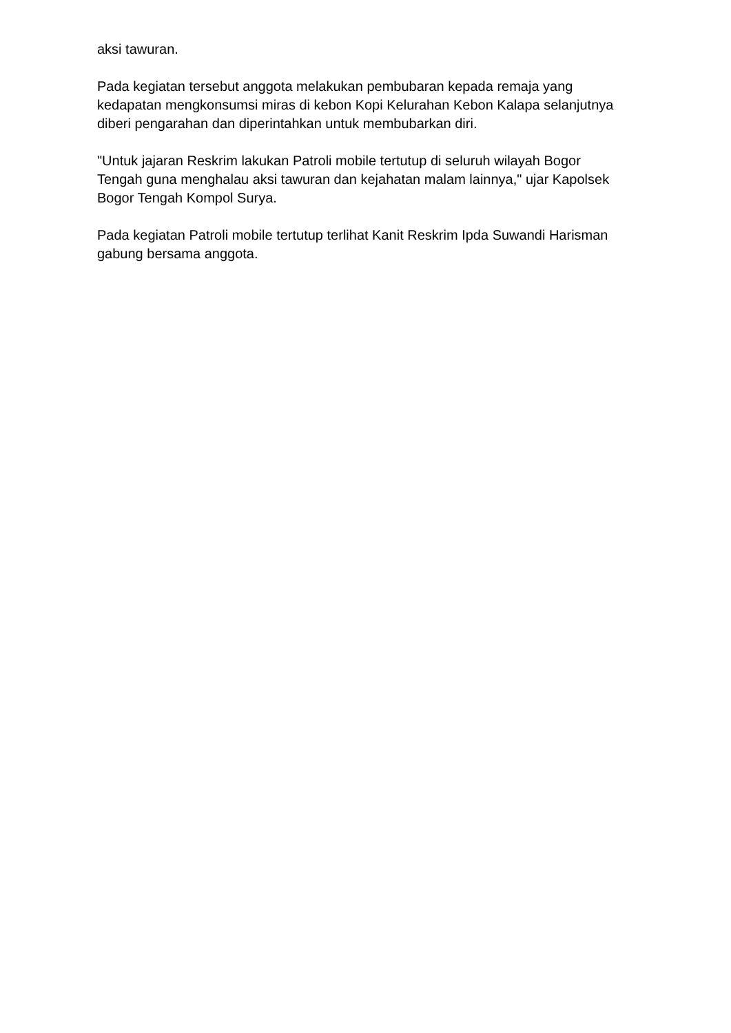aksi tawuran.
Pada kegiatan tersebut anggota melakukan pembubaran kepada remaja yang kedapatan mengkonsumsi miras di kebon Kopi Kelurahan Kebon Kalapa selanjutnya diberi pengarahan dan diperintahkan untuk membubarkan diri.
"Untuk jajaran Reskrim lakukan Patroli mobile tertutup di seluruh wilayah Bogor Tengah guna menghalau aksi tawuran dan kejahatan malam lainnya," ujar Kapolsek Bogor Tengah Kompol Surya.
Pada kegiatan Patroli mobile tertutup terlihat Kanit Reskrim Ipda Suwandi Harisman gabung bersama anggota.